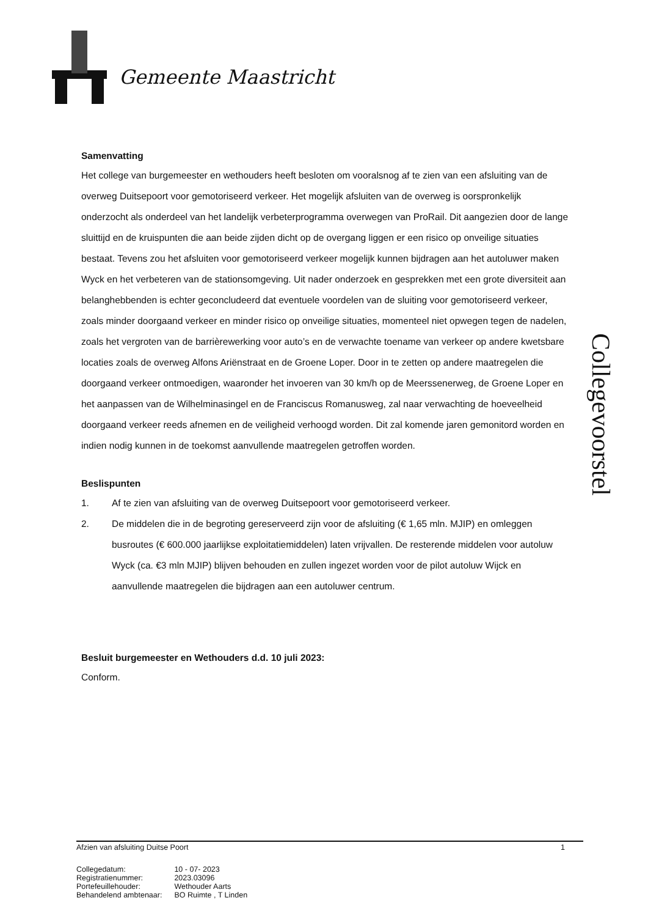Gemeente Maastricht
Samenvatting
Het college van burgemeester en wethouders heeft besloten om vooralsnog af te zien van een afsluiting van de overweg Duitsepoort voor gemotoriseerd verkeer. Het mogelijk afsluiten van de overweg is oorspronkelijk onderzocht als onderdeel van het landelijk verbeterprogramma overwegen van ProRail. Dit aangezien door de lange sluittijd en de kruispunten die aan beide zijden dicht op de overgang liggen er een risico op onveilige situaties bestaat. Tevens zou het afsluiten voor gemotoriseerd verkeer mogelijk kunnen bijdragen aan het autoluwer maken Wyck en het verbeteren van de stationsomgeving. Uit nader onderzoek en gesprekken met een grote diversiteit aan belanghebbenden is echter geconcludeerd dat eventuele voordelen van de sluiting voor gemotoriseerd verkeer, zoals minder doorgaand verkeer en minder risico op onveilige situaties, momenteel niet opwegen tegen de nadelen, zoals het vergroten van de barrièrewerking voor auto’s en de verwachte toename van verkeer op andere kwetsbare locaties zoals de overweg Alfons Ariënstraat en de Groene Loper. Door in te zetten op andere maatregelen die doorgaand verkeer ontmoedigen, waaronder het invoeren van 30 km/h op de Meerssenerweg, de Groene Loper en het aanpassen van de Wilhelminasingel en de Franciscus Romanusweg, zal naar verwachting de hoeveelheid doorgaand verkeer reeds afnemen en de veiligheid verhoogd worden. Dit zal komende jaren gemonitord worden en indien nodig kunnen in de toekomst aanvullende maatregelen getroffen worden.
Beslispunten
1. Af te zien van afsluiting van de overweg Duitsepoort voor gemotoriseerd verkeer.
2. De middelen die in de begroting gereserveerd zijn voor de afsluiting (€ 1,65 mln. MJIP) en omleggen busroutes (€ 600.000 jaarlijkse exploitatiemiddelen) laten vrijvallen. De resterende middelen voor autoluw Wyck (ca. €3 mln MJIP) blijven behouden en zullen ingezet worden voor de pilot autoluw Wijck en aanvullende maatregelen die bijdragen aan een autoluwer centrum.
Besluit burgemeester en Wethouders d.d. 10 juli 2023:
Conform.
Collegevoorstel
Afzien van afsluiting Duitse Poort 1
| Collegedatum: | 10 - 07- 2023 |
| Registratienummer: | 2023.03096 |
| Portefeuillehouder: | Wethouder Aarts |
| Behandelend ambtenaar: | BO Ruimte , T Linden |